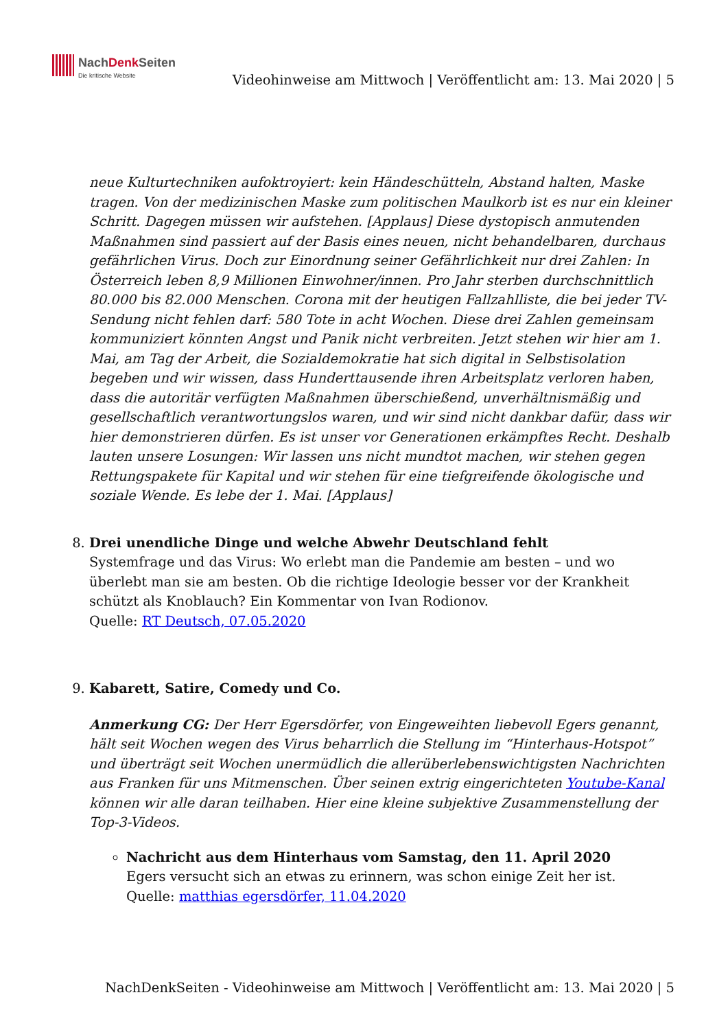NachDenk Seiten
Die kritische Website
Videohinweise am Mittwoch | Veröffentlicht am: 13. Mai 2020 | 5
neue Kulturtechniken aufoktroyiert: kein Händeschütteln, Abstand halten, Maske tragen. Von der medizinischen Maske zum politischen Maulkorb ist es nur ein kleiner Schritt. Dagegen müssen wir aufstehen. [Applaus] Diese dystopisch anmutenden Maßnahmen sind passiert auf der Basis eines neuen, nicht behandelbaren, durchaus gefährlichen Virus. Doch zur Einordnung seiner Gefährlichkeit nur drei Zahlen: In Österreich leben 8,9 Millionen Einwohner/innen. Pro Jahr sterben durchschnittlich 80.000 bis 82.000 Menschen. Corona mit der heutigen Fallzahlliste, die bei jeder TV-Sendung nicht fehlen darf: 580 Tote in acht Wochen. Diese drei Zahlen gemeinsam kommuniziert könnten Angst und Panik nicht verbreiten. Jetzt stehen wir hier am 1. Mai, am Tag der Arbeit, die Sozialdemokratie hat sich digital in Selbstisolation begeben und wir wissen, dass Hunderttausende ihren Arbeitsplatz verloren haben, dass die autoritär verfügten Maßnahmen überschießend, unverhältnismäßig und gesellschaftlich verantwortungslos waren, und wir sind nicht dankbar dafür, dass wir hier demonstrieren dürfen. Es ist unser vor Generationen erkämpftes Recht. Deshalb lauten unsere Losungen: Wir lassen uns nicht mundtot machen, wir stehen gegen Rettungspakete für Kapital und wir stehen für eine tiefgreifende ökologische und soziale Wende. Es lebe der 1. Mai. [Applaus]
8. Drei unendliche Dinge und welche Abwehr Deutschland fehlt
Systemfrage und das Virus: Wo erlebt man die Pandemie am besten – und wo überlebt man sie am besten. Ob die richtige Ideologie besser vor der Krankheit schützt als Knoblauch? Ein Kommentar von Ivan Rodionov.
Quelle: RT Deutsch, 07.05.2020
9. Kabarett, Satire, Comedy und Co.
Anmerkung CG: Der Herr Egersdörfer, von Eingeweihten liebevoll Egers genannt, hält seit Wochen wegen des Virus beharrlich die Stellung im “Hinterhaus-Hotspot” und überträgt seit Wochen unermüdlich die allerüberlebenswichtigsten Nachrichten aus Franken für uns Mitmenschen. Über seinen extrig eingerichteten Youtube-Kanal können wir alle daran teilhaben. Hier eine kleine subjektive Zusammenstellung der Top-3-Videos.
Nachricht aus dem Hinterhaus vom Samstag, den 11. April 2020
Egers versucht sich an etwas zu erinnern, was schon einige Zeit her ist.
Quelle: matthias egersdörfer, 11.04.2020
NachDenkSeiten - Videohinweise am Mittwoch | Veröffentlicht am: 13. Mai 2020 | 5